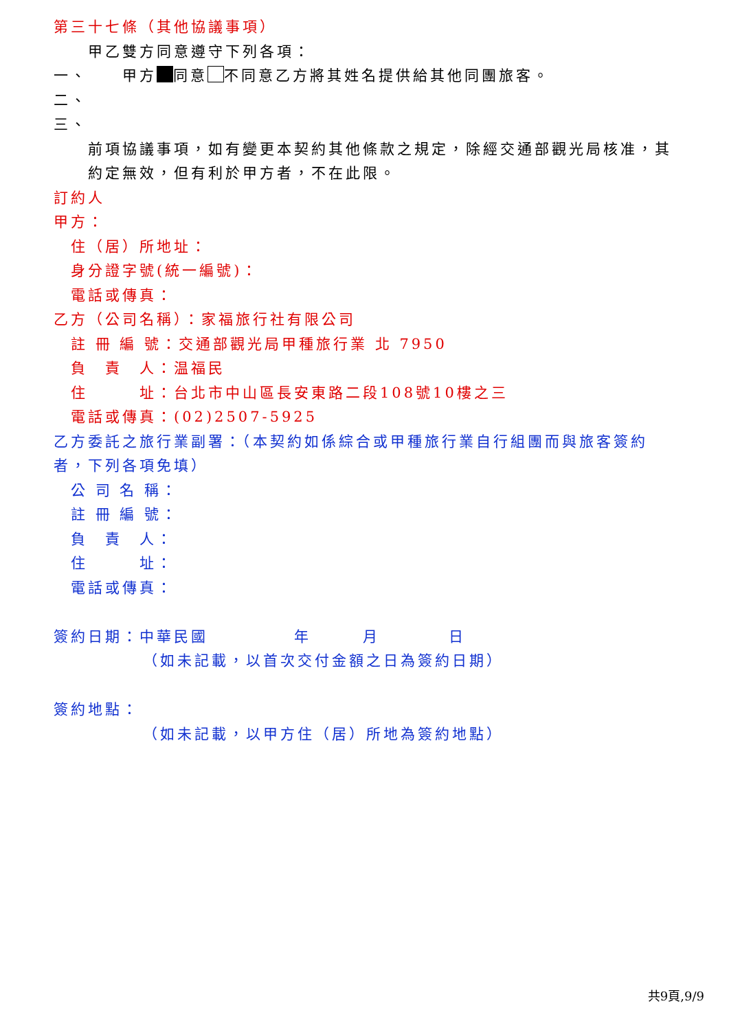第三十七條（其他協議事項）
甲乙雙方同意遵守下列各項：
一、　　甲方 同意 不同意乙方將其姓名提供給其他同團旅客。
二、
三、
前項協議事項，如有變更本契約其他條款之規定，除經交通部觀光局核准，其約定無效，但有利於甲方者，不在此限。
訂約人
甲方：
住（居）所地址：
身分證字號(統一編號)：
電話或傳真：
乙方（公司名稱）：家福旅行社有限公司
註 冊 編 號：交通部觀光局甲種旅行業 北 7950
負　責　人：温福民
住　　　址：台北市中山區長安東路二段108號10樓之三
電話或傳真：(02)2507-5925
乙方委託之旅行業副署：（本契約如係綜合或甲種旅行業自行組團而與旅客簽約者，下列各項免填）
公 司 名 稱：
註 冊 編 號：
負　責　人：
住　　　址：
電話或傳真：
簽約日期：中華民國　　　　　年　　　月　　　　日
（如未記載，以首次交付金額之日為簽約日期）
簽約地點：
（如未記載，以甲方住（居）所地為簽約地點）
共9頁,9/9